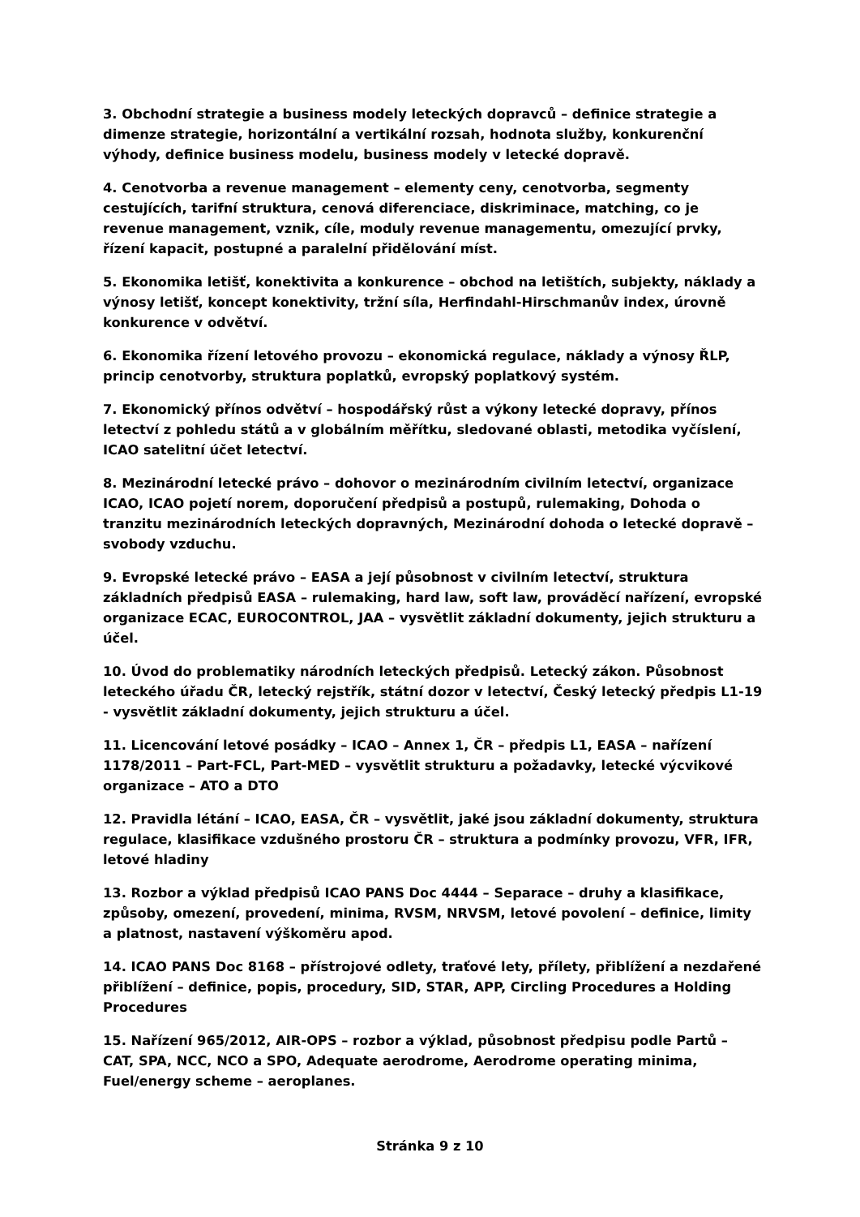3. Obchodní strategie a business modely leteckých dopravců – definice strategie a dimenze strategie, horizontální a vertikální rozsah, hodnota služby, konkurenční výhody, definice business modelu, business modely v letecké dopravě.
4. Cenotvorba a revenue management – elementy ceny, cenotvorba, segmenty cestujících, tarifní struktura, cenová diferenciace, diskriminace, matching, co je revenue management, vznik, cíle, moduly revenue managementu, omezující prvky, řízení kapacit, postupné a paralelní přidělování míst.
5. Ekonomika letišť, konektivita a konkurence – obchod na letištích, subjekty, náklady a výnosy letišť, koncept konektivity, tržní síla, Herfindahl-Hirschmanův index, úrovně konkurence v odvětví.
6. Ekonomika řízení letového provozu – ekonomická regulace, náklady a výnosy ŘLP, princip cenotvorby, struktura poplatků, evropský poplatkový systém.
7. Ekonomický přínos odvětví – hospodářský růst a výkony letecké dopravy, přínos letectví z pohledu států a v globálním měřítku, sledované oblasti, metodika vyčíslení, ICAO satelitní účet letectví.
8. Mezinárodní letecké právo – dohovor o mezinárodním civilním letectví, organizace ICAO, ICAO pojetí norem, doporučení předpisů a postupů, rulemaking, Dohoda o tranzitu mezinárodních leteckých dopravných, Mezinárodní dohoda o letecké dopravě – svobody vzduchu.
9. Evropské letecké právo – EASA a její působnost v civilním letectví, struktura základních předpisů EASA – rulemaking, hard law, soft law, prováděcí nařízení, evropské organizace ECAC, EUROCONTROL, JAA – vysvětlit základní dokumenty, jejich strukturu a účel.
10. Úvod do problematiky národních leteckých předpisů. Letecký zákon. Působnost leteckého úřadu ČR, letecký rejstřík, státní dozor v letectví, Český letecký předpis L1-19 - vysvětlit základní dokumenty, jejich strukturu a účel.
11. Licencování letové posádky – ICAO – Annex 1, ČR – předpis L1, EASA – nařízení 1178/2011 – Part-FCL, Part-MED – vysvětlit strukturu a požadavky, letecké výcvikové organizace – ATO a DTO
12. Pravidla létání – ICAO, EASA, ČR – vysvětlit, jaké jsou základní dokumenty, struktura regulace, klasifikace vzdušného prostoru ČR – struktura a podmínky provozu, VFR, IFR, letové hladiny
13. Rozbor a výklad předpisů ICAO PANS Doc 4444 – Separace – druhy a klasifikace, způsoby, omezení, provedení, minima, RVSM, NRVSM, letové povolení – definice, limity a platnost, nastavení výškoměru apod.
14. ICAO PANS Doc 8168 – přístrojové odlety, traťové lety, přílety, přiblížení a nezdařené přiblížení – definice, popis, procedury, SID, STAR, APP, Circling Procedures a Holding Procedures
15. Nařízení 965/2012, AIR-OPS – rozbor a výklad, působnost předpisu podle Partů – CAT, SPA, NCC, NCO a SPO, Adequate aerodrome, Aerodrome operating minima, Fuel/energy scheme – aeroplanes.
Stránka 9 z 10